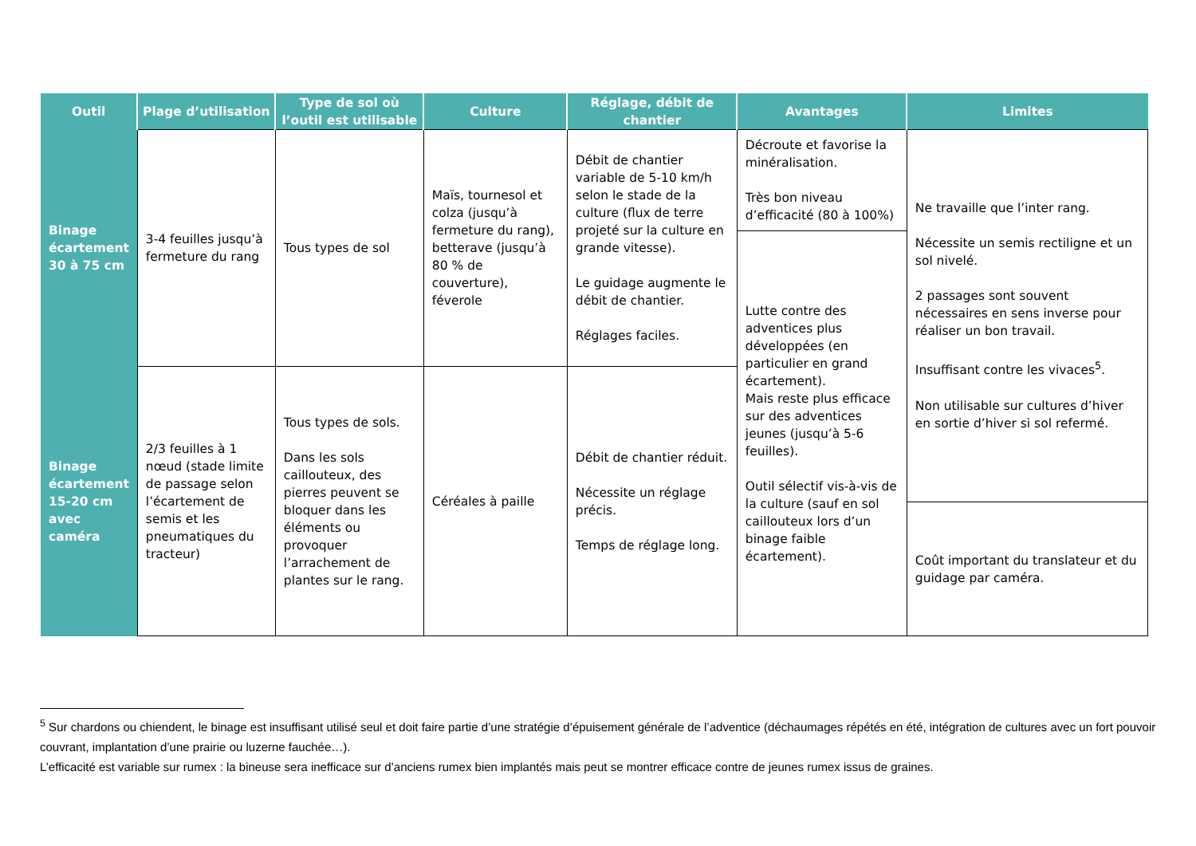| Outil | Plage d’utilisation | Type de sol où l’outil est utilisable | Culture | Réglage, débit de chantier | Avantages | Limites |
| --- | --- | --- | --- | --- | --- | --- |
| Binage écartement 30 à 75 cm | 3-4 feuilles jusqu’à fermeture du rang | Tous types de sol | Maïs, tournesol et colza (jusqu’à fermeture du rang), betterave (jusqu’à 80 % de couverture), féverole | Débit de chantier variable de 5-10 km/h selon le stade de la culture (flux de terre projeté sur la culture en grande vitesse). Le guidage augmente le débit de chantier. Réglages faciles. | Décroute et favorise la minéralisation. Très bon niveau d’efficacité (80 à 100%) | Ne travaille que l’inter rang. Nécessite un semis rectiligne et un sol nivelé. 2 passages sont souvent nécessaires en sens inverse pour réaliser un bon travail. Insuffisant contre les vivaces<sup>5</sup>. Non utilisable sur cultures d’hiver en sortie d’hiver si sol refermé. |
| | | | | | Lutte contre des adventices plus développées (en particulier en grand écartement). Mais reste plus efficace sur des adventices jeunes (jusqu’à 5-6 feuilles). Outil sélectif vis-à-vis de la culture (sauf en sol caillouteux lors d’un binage faible écartement). | |
| Binage écartement 15-20 cm avec caméra | 2/3 feuilles à 1 nœud (stade limite de passage selon l’écartement de semis et les pneumatiques du tracteur) | Tous types de sols. Dans les sols caillouteux, des pierres peuvent se bloquer dans les éléments ou provoquer l’arrachement de plantes sur le rang. | Céréales à paille | Débit de chantier réduit. Nécessite un réglage précis. Temps de réglage long. | | |
| | | | | | | Coût important du translateur et du guidage par caméra. |
<sup>5</sup> Sur chardons ou chiendent, le binage est insuffisant utilisé seul et doit faire partie d’une stratégie d’épuisement générale de l’adventice (déchaumages répétés en été, intégration de cultures avec un fort pouvoir couvrant, implantation d’une prairie ou luzerne fauchée…).
L’efficacité est variable sur rumex : la bineuse sera inefficace sur d’anciens rumex bien implantés mais peut se montrer efficace contre de jeunes rumex issus de graines.